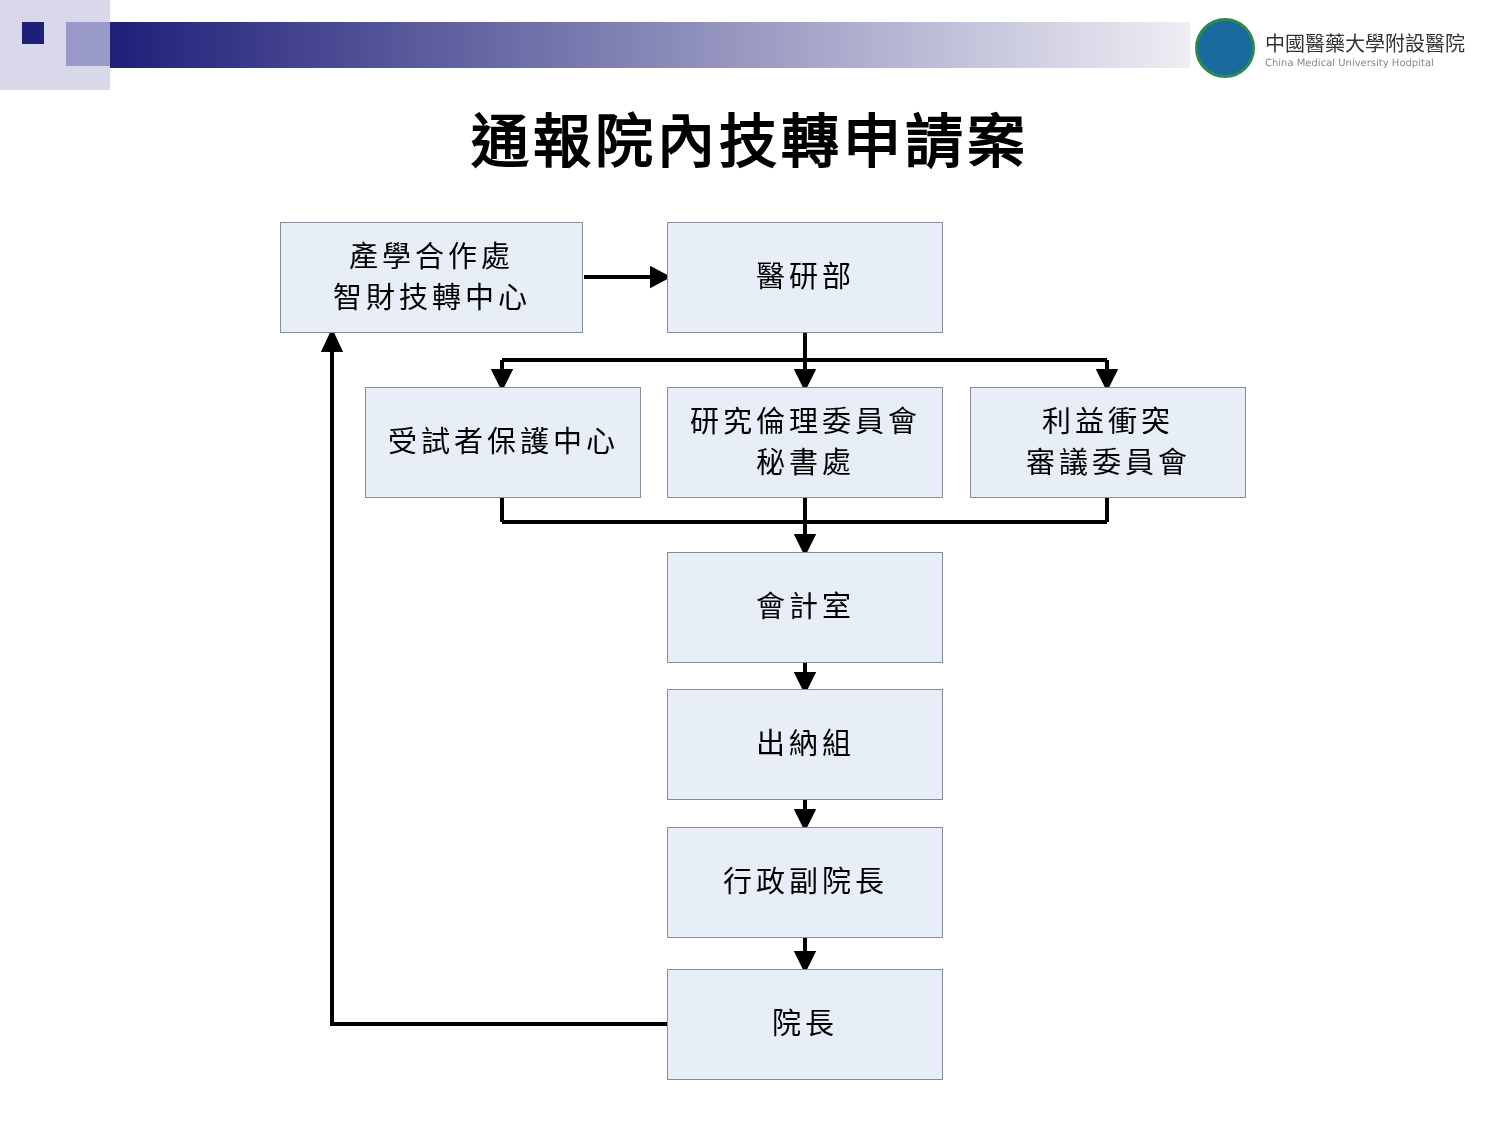中國醫藥大學附設醫院
China Medical University Hodpital
通報院內技轉申請案
產學合作處
智財技轉中心
醫研部
受試者保護中心
研究倫理委員會
秘書處
利益衝突
審議委員會
會計室
出納組
行政副院長
院長